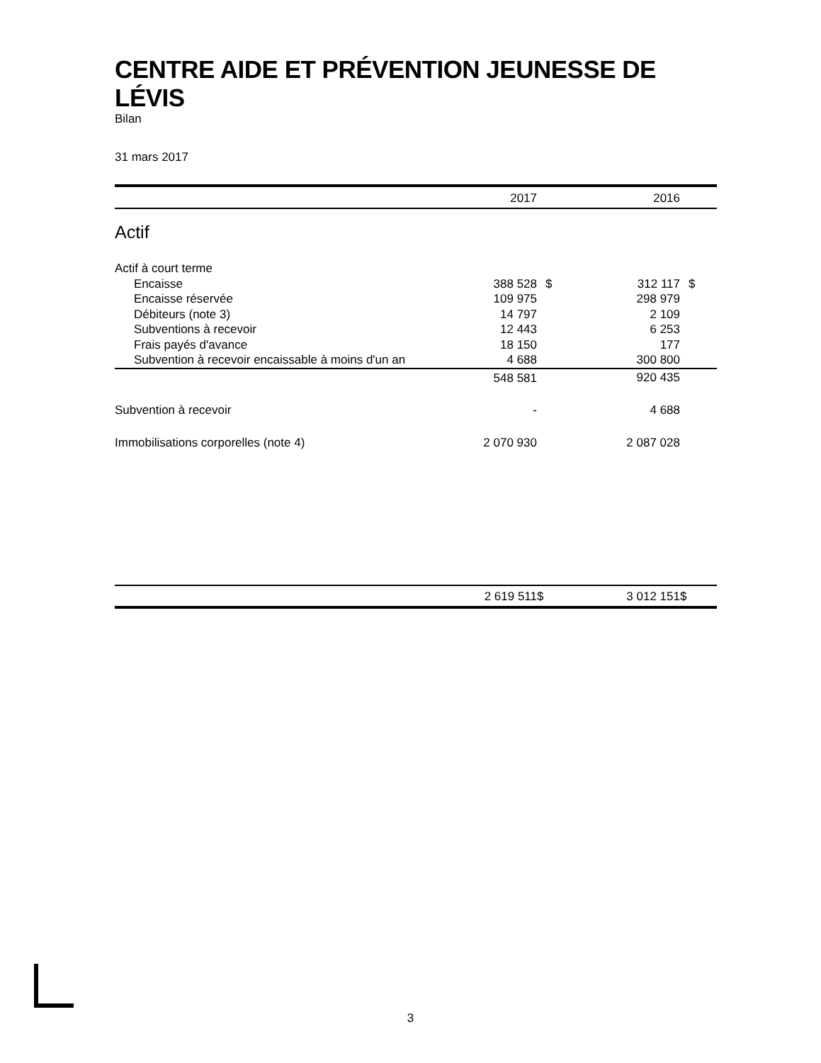CENTRE AIDE ET PRÉVENTION JEUNESSE DE LÉVIS
Bilan
31 mars 2017
| | 2017 | | 2016 | |
| Actif | | | | |
| Actif à court terme | | | | |
| Encaisse | 388 528 | $ | 312 117 | $ |
| Encaisse réservée | 109 975 | | 298 979 | |
| Débiteurs (note 3) | 14 797 | | 2 109 | |
| Subventions à recevoir | 12 443 | | 6 253 | |
| Frais payés d'avance | 18 150 | | 177 | |
| Subvention à recevoir encaissable à moins d'un an | 4 688 | | 300 800 | |
| | 548 581 | | 920 435 | |
| Subvention à recevoir | - | | 4 688 | |
| Immobilisations corporelles (note 4) | 2 070 930 | | 2 087 028 | |
| | 2 619 511 | $ | 3 012 151 | $ |
3